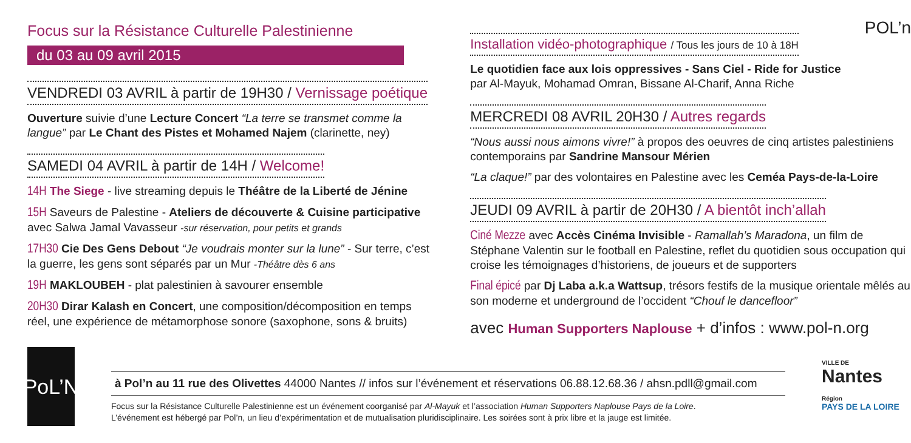Focus sur la Résistance Culturelle Palestinienne
du 03 au 09 avril 2015
VENDREDI 03 AVRIL à partir de 19H30 / Vernissage poétique
Ouverture suivie d’une Lecture Concert “La terre se transmet comme la langue” par Le Chant des Pistes et Mohamed Najem (clarinette, ney)
SAMEDI 04 AVRIL à partir de 14H / Welcome!
14H The Siege - live streaming depuis le Théâtre de la Liberté de Jénine
15H Saveurs de Palestine - Ateliers de découverte & Cuisine participative avec Salwa Jamal Vavasseur -sur réservation, pour petits et grands
17H30 Cie Des Gens Debout “Je voudrais monter sur la lune” - Sur terre, c’est la guerre, les gens sont séparés par un Mur -Théâtre dès 6 ans
19H MAKLOUBEH - plat palestinien à savourer ensemble
20H30 Dirar Kalash en Concert, une composition/décomposition en temps réel, une expérience de métamorphose sonore (saxophone, sons & bruits)
POL’n
Installation vidéo-photographique / Tous les jours de 10 à 18H
Le quotidien face aux lois oppressives - Sans Ciel - Ride for Justice
par Al-Mayuk, Mohamad Omran, Bissane Al-Charif, Anna Riche
MERCREDI 08 AVRIL 20H30 / Autres regards
“Nous aussi nous aimons vivre!” à propos des oeuvres de cinq artistes palestiniens contemporains par Sandrine Mansour Mérien
“La claque!” par des volontaires en Palestine avec les Ceméa Pays-de-la-Loire
JEUDI 09 AVRIL à partir de 20H30 / A bientôt inch’allah
Ciné Mezze avec Accès Cinéma Invisible - Ramallah’s Maradona, un film de Stéphane Valentin sur le football en Palestine, reflet du quotidien sous occupation qui croise les témoignages d’historiens, de joueurs et de supporters
Final épicé par Dj Laba a.k.a Wattsup, trésors festifs de la musique orientale mêlés au son moderne et underground de l’occident “Chouf le dancefloor”
avec Human Supporters Naplouse + d’infos : www.pol-n.org
PoL’N
à Pol’n au 11 rue des Olivettes 44000 Nantes // infos sur l’événement et réservations 06.88.12.68.36 / ahsn.pdll@gmail.com
Focus sur la Résistance Culturelle Palestinienne est un événement coorganisé par Al-Mayuk et l’association Human Supporters Naplouse Pays de la Loire.
L’événement est hébergé par Pol’n, un lieu d’expérimentation et de mutualisation pluridisciplinaire. Les soirées sont à prix libre et la jauge est limitée.
VILLE DE
Nantes
Région
PAYS DE LA LOIRE